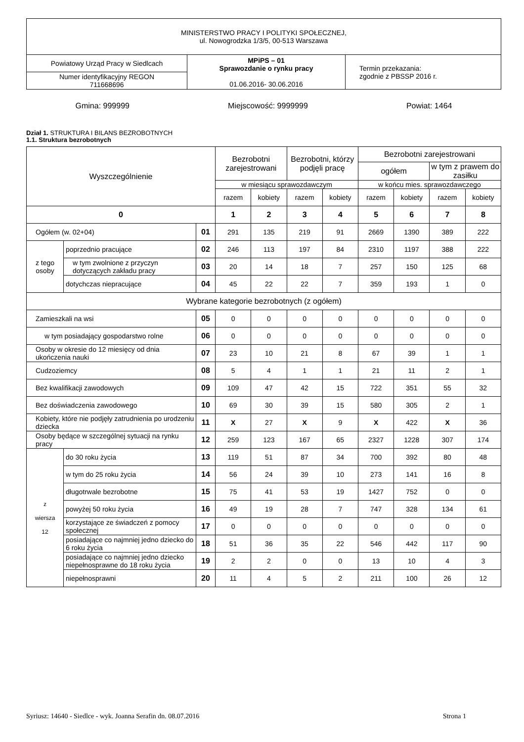| MINISTERSTWO PRACY I POLITYKI SPOŁECZNEJ, ul. Nowogrodzka 1/3/5, 00-513 Warszawa | | |
| Powiatowy Urząd Pracy w Siedlcach | MPiPS – 01 Sprawozdanie o rynku pracy 01.06.2016- 30.06.2016 | Termin przekazania: zgodnie z PBSSP 2016 r. |
| Numer identyfikacyjny REGON 711668696 | | |
Gmina: 999999 Miejscowość: 9999999 Powiat: 1464
Dział 1. STRUKTURA I BILANS BEZROBOTNYCH
1.1. Struktura bezrobotnych
| Wyszczególnienie | | | Bezrobotni zarejestrowani | | Bezrobotni, którzy podjęli pracę | | Bezrobotni zarejestrowani | | | |
| | | | | | | | ogółem | | w tym z prawem do zasiłku | |
| | | | w miesiącu sprawozdawczym | | | | w końcu mies. sprawozdawczego | | | |
| | | | razem | kobiety | razem | kobiety | razem | kobiety | razem | kobiety |
| 0 | | | 1 | 2 | 3 | 4 | 5 | 6 | 7 | 8 |
| Ogółem (w. 02+04) | | 01 | 291 | 135 | 219 | 91 | 2669 | 1390 | 389 | 222 |
| z tego osoby | poprzednio pracujące | 02 | 246 | 113 | 197 | 84 | 2310 | 1197 | 388 | 222 |
| | w tym zwolnione z przyczyn dotyczących zakładu pracy | 03 | 20 | 14 | 18 | 7 | 257 | 150 | 125 | 68 |
| | dotychczas niepracujące | 04 | 45 | 22 | 22 | 7 | 359 | 193 | 1 | 0 |
| Wybrane kategorie bezrobotnych (z ogółem) | | | | | | | | | | |
| Zamieszkali na wsi | | 05 | 0 | 0 | 0 | 0 | 0 | 0 | 0 | 0 |
| w tym posiadający gospodarstwo rolne | | 06 | 0 | 0 | 0 | 0 | 0 | 0 | 0 | 0 |
| Osoby w okresie do 12 miesięcy od dnia ukończenia nauki | | 07 | 23 | 10 | 21 | 8 | 67 | 39 | 1 | 1 |
| Cudzoziemcy | | 08 | 5 | 4 | 1 | 1 | 21 | 11 | 2 | 1 |
| Bez kwalifikacji zawodowych | | 09 | 109 | 47 | 42 | 15 | 722 | 351 | 55 | 32 |
| Bez doświadczenia zawodowego | | 10 | 69 | 30 | 39 | 15 | 580 | 305 | 2 | 1 |
| Kobiety, które nie podjęły zatrudnienia po urodzeniu dziecka | | 11 | X | 27 | X | 9 | X | 422 | X | 36 |
| Osoby będące w szczególnej sytuacji na rynku pracy | | 12 | 259 | 123 | 167 | 65 | 2327 | 1228 | 307 | 174 |
| z wiersza 12 | do 30 roku życia | 13 | 119 | 51 | 87 | 34 | 700 | 392 | 80 | 48 |
| | w tym do 25 roku życia | 14 | 56 | 24 | 39 | 10 | 273 | 141 | 16 | 8 |
| | długotrwale bezrobotne | 15 | 75 | 41 | 53 | 19 | 1427 | 752 | 0 | 0 |
| | powyżej 50 roku życia | 16 | 49 | 19 | 28 | 7 | 747 | 328 | 134 | 61 |
| | korzystające ze świadczeń z pomocy społecznej | 17 | 0 | 0 | 0 | 0 | 0 | 0 | 0 | 0 |
| | posiadające co najmniej jedno dziecko do 6 roku życia | 18 | 51 | 36 | 35 | 22 | 546 | 442 | 117 | 90 |
| | posiadające co najmniej jedno dziecko niepełnosprawne do 18 roku życia | 19 | 2 | 2 | 0 | 0 | 13 | 10 | 4 | 3 |
| | niepełnosprawni | 20 | 11 | 4 | 5 | 2 | 211 | 100 | 26 | 12 |
Syriusz: 14640 - Siedlce - wyk. Joanna Serafin dn. 08.07.2016 Strona 1